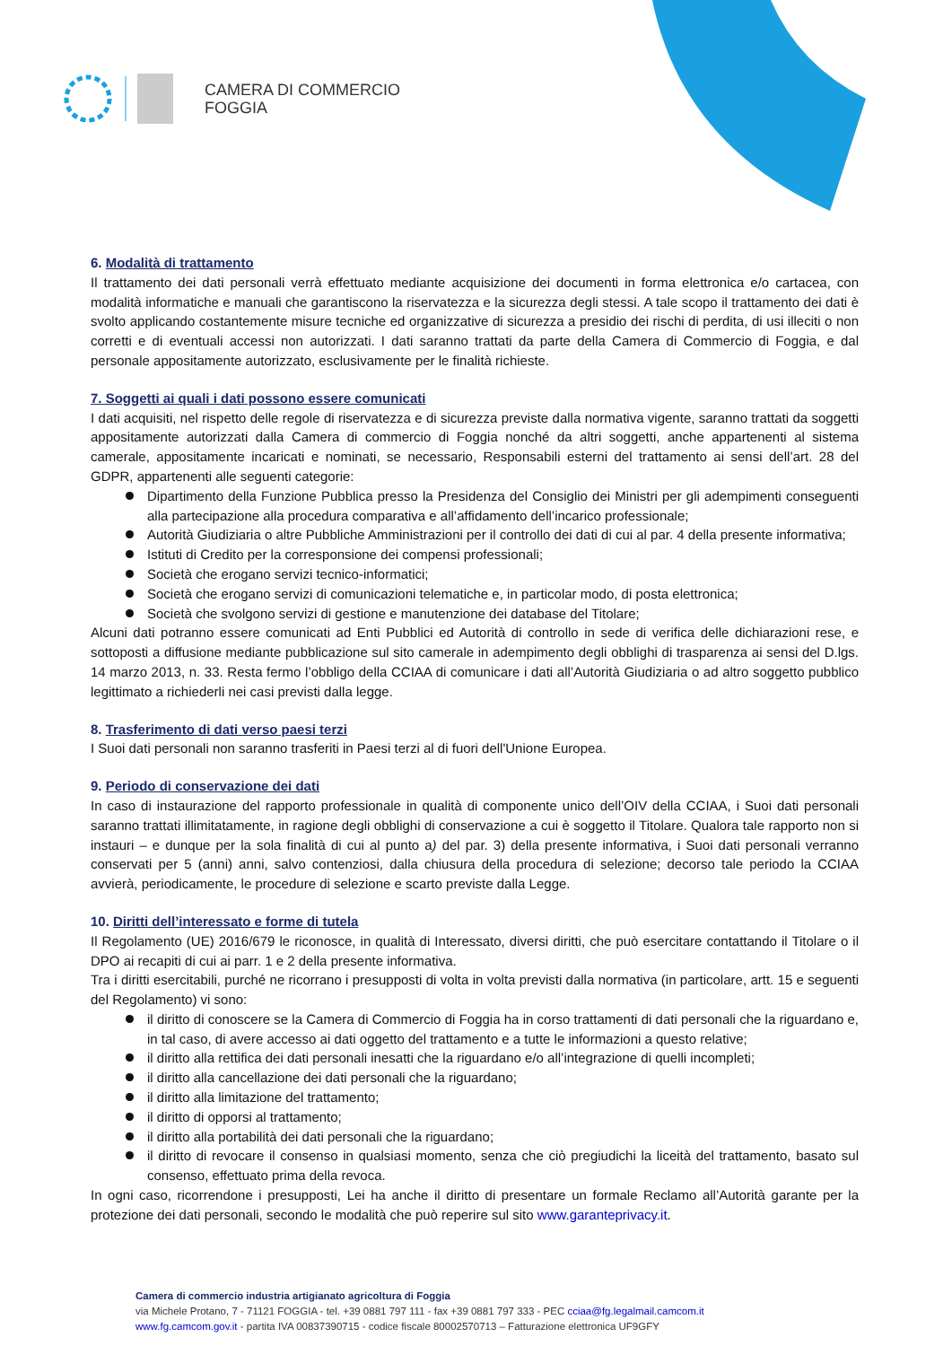CAMERA DI COMMERCIO
FOGGIA
6. Modalità di trattamento
Il trattamento dei dati personali verrà effettuato mediante acquisizione dei documenti in forma elettronica e/o cartacea, con modalità informatiche e manuali che garantiscono la riservatezza e la sicurezza degli stessi. A tale scopo il trattamento dei dati è svolto applicando costantemente misure tecniche ed organizzative di sicurezza a presidio dei rischi di perdita, di usi illeciti o non corretti e di eventuali accessi non autorizzati. I dati saranno trattati da parte della Camera di Commercio di Foggia, e dal personale appositamente autorizzato, esclusivamente per le finalità richieste.
7. Soggetti ai quali i dati possono essere comunicati
I dati acquisiti, nel rispetto delle regole di riservatezza e di sicurezza previste dalla normativa vigente, saranno trattati da soggetti appositamente autorizzati dalla Camera di commercio di Foggia nonché da altri soggetti, anche appartenenti al sistema camerale, appositamente incaricati e nominati, se necessario, Responsabili esterni del trattamento ai sensi dell’art. 28 del GDPR, appartenenti alle seguenti categorie:
Dipartimento della Funzione Pubblica presso la Presidenza del Consiglio dei Ministri per gli adempimenti conseguenti alla partecipazione alla procedura comparativa e all’affidamento dell’incarico professionale;
Autorità Giudiziaria o altre Pubbliche Amministrazioni per il controllo dei dati di cui al par. 4 della presente informativa;
Istituti di Credito per la corresponsione dei compensi professionali;
Società che erogano servizi tecnico-informatici;
Società che erogano servizi di comunicazioni telematiche e, in particolar modo, di posta elettronica;
Società che svolgono servizi di gestione e manutenzione dei database del Titolare;
Alcuni dati potranno essere comunicati ad Enti Pubblici ed Autorità di controllo in sede di verifica delle dichiarazioni rese, e sottoposti a diffusione mediante pubblicazione sul sito camerale in adempimento degli obblighi di trasparenza ai sensi del D.lgs. 14 marzo 2013, n. 33. Resta fermo l’obbligo della CCIAA di comunicare i dati all’Autorità Giudiziaria o ad altro soggetto pubblico legittimato a richiederli nei casi previsti dalla legge.
8. Trasferimento di dati verso paesi terzi
I Suoi dati personali non saranno trasferiti in Paesi terzi al di fuori dell'Unione Europea.
9. Periodo di conservazione dei dati
In caso di instaurazione del rapporto professionale in qualità di componente unico dell’OIV della CCIAA, i Suoi dati personali saranno trattati illimitatamente, in ragione degli obblighi di conservazione a cui è soggetto il Titolare. Qualora tale rapporto non si instauri – e dunque per la sola finalità di cui al punto a) del par. 3) della presente informativa, i Suoi dati personali verranno conservati per 5 (anni) anni, salvo contenziosi, dalla chiusura della procedura di selezione; decorso tale periodo la CCIAA avvierà, periodicamente, le procedure di selezione e scarto previste dalla Legge.
10. Diritti dell’interessato e forme di tutela
Il Regolamento (UE) 2016/679 le riconosce, in qualità di Interessato, diversi diritti, che può esercitare contattando il Titolare o il DPO ai recapiti di cui ai parr. 1 e 2 della presente informativa.
Tra i diritti esercitabili, purché ne ricorrano i presupposti di volta in volta previsti dalla normativa (in particolare, artt. 15 e seguenti del Regolamento) vi sono:
il diritto di conoscere se la Camera di Commercio di Foggia ha in corso trattamenti di dati personali che la riguardano e, in tal caso, di avere accesso ai dati oggetto del trattamento e a tutte le informazioni a questo relative;
il diritto alla rettifica dei dati personali inesatti che la riguardano e/o all’integrazione di quelli incompleti;
il diritto alla cancellazione dei dati personali che la riguardano;
il diritto alla limitazione del trattamento;
il diritto di opporsi al trattamento;
il diritto alla portabilità dei dati personali che la riguardano;
il diritto di revocare il consenso in qualsiasi momento, senza che ciò pregiudichi la liceità del trattamento, basato sul consenso, effettuato prima della revoca.
In ogni caso, ricorrendone i presupposti, Lei ha anche il diritto di presentare un formale Reclamo all’Autorità garante per la protezione dei dati personali, secondo le modalità che può reperire sul sito www.garanteprivacy.it.
Camera di commercio industria artigianato agricoltura di Foggia
via Michele Protano, 7 - 71121 FOGGIA - tel. +39 0881 797 111 - fax +39 0881 797 333 - PEC cciaa@fg.legalmail.camcom.it
www.fg.camcom.gov.it - partita IVA 00837390715 - codice fiscale 80002570713 – Fatturazione elettronica UF9GFY